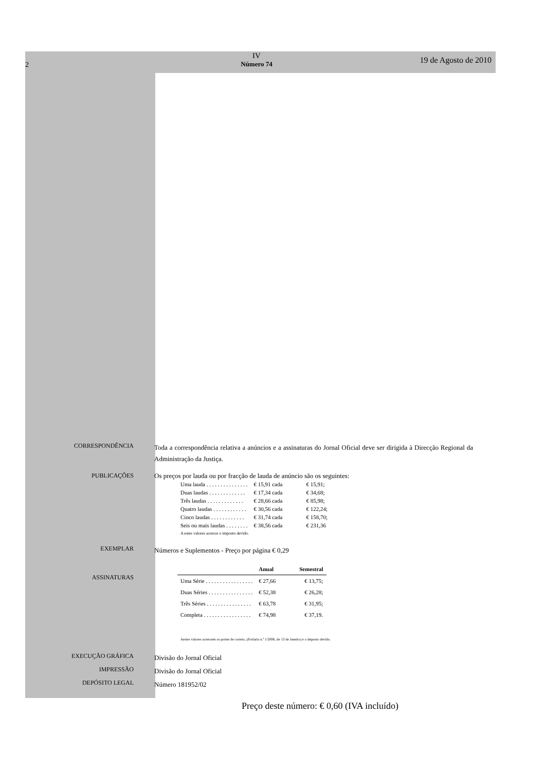2
IV
Número 74
19 de Agosto de 2010
CORRESPONDÊNCIA
Toda a correspondência relativa a anúncios e a assinaturas do Jornal Oficial deve ser dirigida à Direcção Regional da Administração da Justiça.
PUBLICAÇÕES
Os preços por lauda ou por fracção de lauda de anúncio são os seguintes:
| Uma lauda . . . . . . . . . . . . . . . | € 15,91 cada | € 15,91; |
| Duas laudas . . . . . . . . . . . . . | € 17,34 cada | € 34,68; |
| Três laudas . . . . . . . . . . . . . | € 28,66 cada | € 85,98; |
| Quatro laudas . . . . . . . . . . . . | € 30,56 cada | € 122,24; |
| Cinco laudas . . . . . . . . . . . . | € 31,74 cada | € 158,70; |
| Seis ou mais laudas . . . . . . . . | € 38,56 cada | € 231,36 |
A estes valores acresce o imposto devido.
EXEMPLAR
Números e Suplementos - Preço por página € 0,29
ASSINATURAS
| | Anual | Semestral |
| --- | --- | --- |
| Uma Série . . . . . . . . . . . . . . . . . | € 27,66 | € 13,75; |
| Duas Séries . . . . . . . . . . . . . . . . | € 52,38 | € 26,28; |
| Três Séries . . . . . . . . . . . . . . . . | € 63,78 | € 31,95; |
| Completa . . . . . . . . . . . . . . . . . | € 74,98 | € 37,19. |
Aestes valores acrescem os portes de correio, (Portaria n.º 1/2006, de 13 de Janeiro) e o imposto devido.
EXECUÇÃO GRÁFICA
Divisão do Jornal Oficial
IMPRESSÃO
Divisão do Jornal Oficial
DEPÓSITO LEGAL
Número 181952/02
Preço deste número: € 0,60 (IVA incluído)